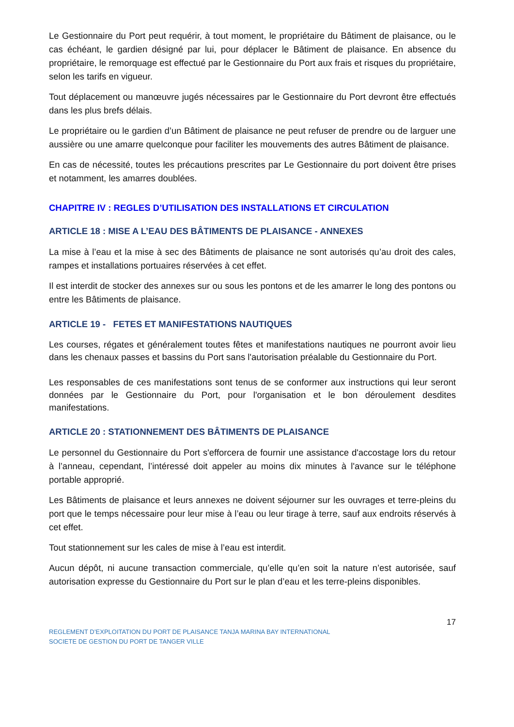Le Gestionnaire du Port peut requérir, à tout moment, le propriétaire du Bâtiment de plaisance, ou le cas échéant, le gardien désigné par lui, pour déplacer le Bâtiment de plaisance. En absence du propriétaire, le remorquage est effectué par le Gestionnaire du Port aux frais et risques du propriétaire, selon les tarifs en vigueur.
Tout déplacement ou manœuvre jugés nécessaires par le Gestionnaire du Port devront être effectués dans les plus brefs délais.
Le propriétaire ou le gardien d’un Bâtiment de plaisance ne peut refuser de prendre ou de larguer une aussière ou une amarre quelconque pour faciliter les mouvements des autres Bâtiment de plaisance.
En cas de nécessité, toutes les précautions prescrites par Le Gestionnaire du port doivent être prises et notamment, les amarres doublées.
CHAPITRE IV : REGLES D’UTILISATION DES INSTALLATIONS ET CIRCULATION
ARTICLE 18 : MISE A L’EAU DES BÂTIMENTS DE PLAISANCE - ANNEXES
La mise à l’eau et la mise à sec des Bâtiments de plaisance ne sont autorisés qu’au droit des cales, rampes et installations portuaires réservées à cet effet.
Il est interdit de stocker des annexes sur ou sous les pontons et de les amarrer le long des pontons ou entre les Bâtiments de plaisance.
ARTICLE 19 - FETES ET MANIFESTATIONS NAUTIQUES
Les courses, régates et généralement toutes fêtes et manifestations nautiques ne pourront avoir lieu dans les chenaux passes et bassins du Port sans l'autorisation préalable du Gestionnaire du Port.
Les responsables de ces manifestations sont tenus de se conformer aux instructions qui leur seront données par le Gestionnaire du Port, pour l'organisation et le bon déroulement desdites manifestations.
ARTICLE 20 : STATIONNEMENT DES BÂTIMENTS DE PLAISANCE
Le personnel du Gestionnaire du Port s'efforcera de fournir une assistance d'accostage lors du retour à l’anneau, cependant, l’intéressé doit appeler au moins dix minutes à l'avance sur le téléphone portable approprié.
Les Bâtiments de plaisance et leurs annexes ne doivent séjourner sur les ouvrages et terre-pleins du port que le temps nécessaire pour leur mise à l’eau ou leur tirage à terre, sauf aux endroits réservés à cet effet.
Tout stationnement sur les cales de mise à l’eau est interdit.
Aucun dépôt, ni aucune transaction commerciale, qu’elle qu’en soit la nature n’est autorisée, sauf autorisation expresse du Gestionnaire du Port sur le plan d’eau et les terre-pleins disponibles.
17
REGLEMENT D’EXPLOITATION DU PORT DE PLAISANCE TANJA MARINA BAY INTERNATIONAL
SOCIETE DE GESTION DU PORT DE TANGER VILLE